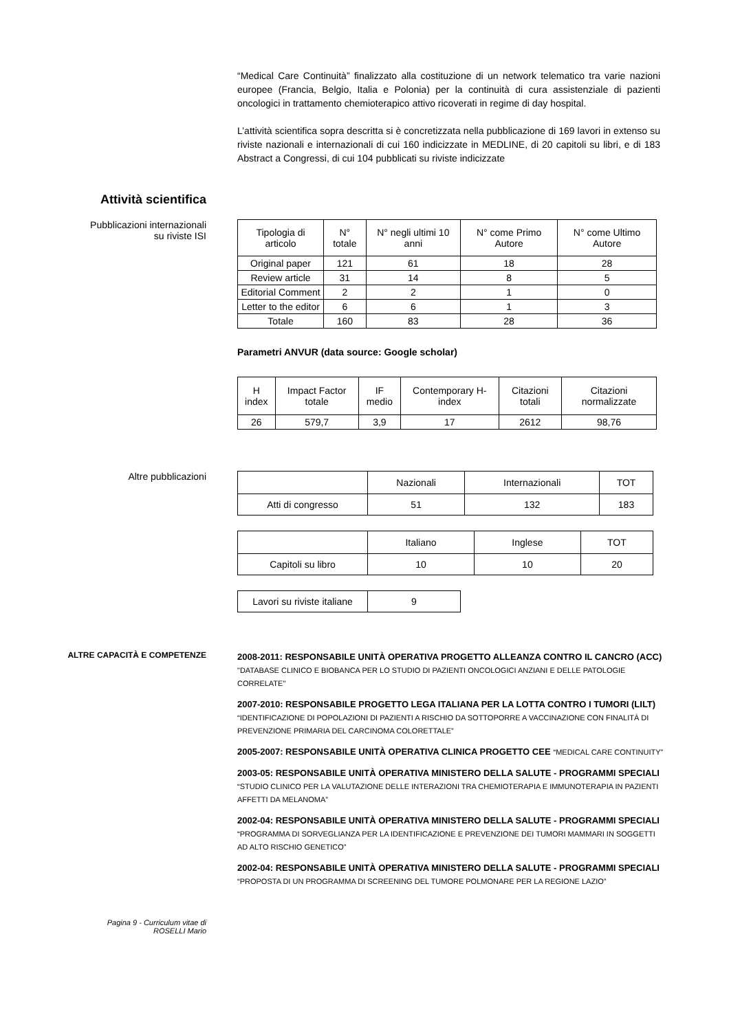“Medical Care Continuità” finalizzato alla costituzione di un network telematico tra varie nazioni europee (Francia, Belgio, Italia e Polonia) per la continuità di cura assistenziale di pazienti oncologici in trattamento chemioterapico attivo ricoverati in regime di day hospital.
L’attività scientifica sopra descritta si è concretizzata nella pubblicazione di 169 lavori in extenso su riviste nazionali e internazionali di cui 160 indicizzate in MEDLINE, di 20 capitoli su libri, e di 183 Abstract a Congressi, di cui 104 pubblicati su riviste indicizzate
Attività scientifica
Pubblicazioni internazionali
su riviste ISI
| Tipologia di articolo | N° totale | N° negli ultimi 10 anni | N° come Primo Autore | N° come Ultimo Autore |
| Original paper | 121 | 61 | 18 | 28 |
| Review article | 31 | 14 | 8 | 5 |
| Editorial Comment | 2 | 2 | 1 | 0 |
| Letter to the editor | 6 | 6 | 1 | 3 |
| Totale | 160 | 83 | 28 | 36 |
Parametri ANVUR (data source: Google scholar)
| H index | Impact Factor totale | IF medio | Contemporary H-index | Citazioni totali | Citazioni normalizzate |
| 26 | 579,7 | 3,9 | 17 | 2612 | 98,76 |
Altre pubblicazioni
| | Nazionali | Internazionali | TOT |
| Atti di congresso | 51 | 132 | 183 |
| | Italiano | Inglese | TOT |
| Capitoli su libro | 10 | 10 | 20 |
| Lavori su riviste italiane | 9 |
ALTRE CAPACITÀ E COMPETENZE
2008-2011: RESPONSABILE UNITÀ OPERATIVA PROGETTO ALLEANZA CONTRO IL CANCRO (ACC)
"DATABASE CLINICO E BIOBANCA PER LO STUDIO DI PAZIENTI ONCOLOGICI ANZIANI E DELLE PATOLOGIE CORRELATE"
2007-2010: RESPONSABILE PROGETTO LEGA ITALIANA PER LA LOTTA CONTRO I TUMORI (LILT)
“IDENTIFICAZIONE DI POPOLAZIONI DI PAZIENTI A RISCHIO DA SOTTOPORRE A VACCINAZIONE CON FINALITÀ DI PREVENZIONE PRIMARIA DEL CARCINOMA COLORETTALE”
2005-2007: RESPONSABILE UNITÀ OPERATIVA CLINICA PROGETTO CEE “MEDICAL CARE CONTINUITY”
2003-05: RESPONSABILE UNITÀ OPERATIVA MINISTERO DELLA SALUTE - PROGRAMMI SPECIALI
“STUDIO CLINICO PER LA VALUTAZIONE DELLE INTERAZIONI TRA CHEMIOTERAPIA E IMMUNOTERAPIA IN PAZIENTI AFFETTI DA MELANOMA”
2002-04: RESPONSABILE UNITÀ OPERATIVA MINISTERO DELLA SALUTE - PROGRAMMI SPECIALI
“PROGRAMMA DI SORVEGLIANZA PER LA IDENTIFICAZIONE E PREVENZIONE DEI TUMORI MAMMARI IN SOGGETTI AD ALTO RISCHIO GENETICO”
2002-04: RESPONSABILE UNITÀ OPERATIVA MINISTERO DELLA SALUTE - PROGRAMMI SPECIALI
“PROPOSTA DI UN PROGRAMMA DI SCREENING DEL TUMORE POLMONARE PER LA REGIONE LAZIO”
Pagina 9 - Curriculum vitae di
ROSELLI Mario